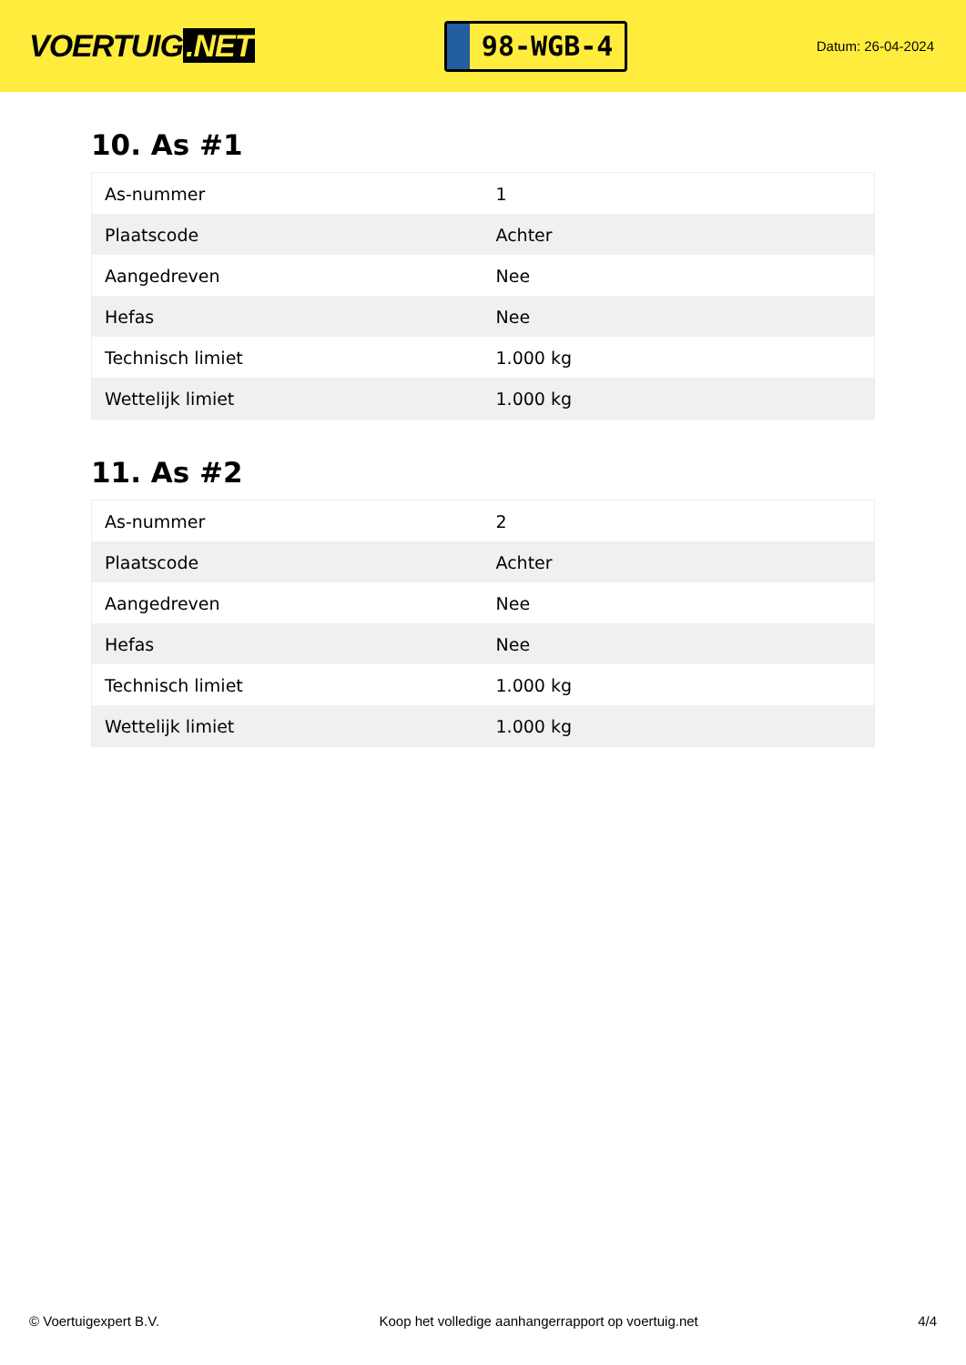VOERTUIG.NET
98-WGB-4
Datum: 26-04-2024
10. As #1
| As-nummer | 1 |
| Plaatscode | Achter |
| Aangedreven | Nee |
| Hefas | Nee |
| Technisch limiet | 1.000 kg |
| Wettelijk limiet | 1.000 kg |
11. As #2
| As-nummer | 2 |
| Plaatscode | Achter |
| Aangedreven | Nee |
| Hefas | Nee |
| Technisch limiet | 1.000 kg |
| Wettelijk limiet | 1.000 kg |
© Voertuigexpert B.V. Koop het volledige aanhangerrapport op voertuig.net 4/4